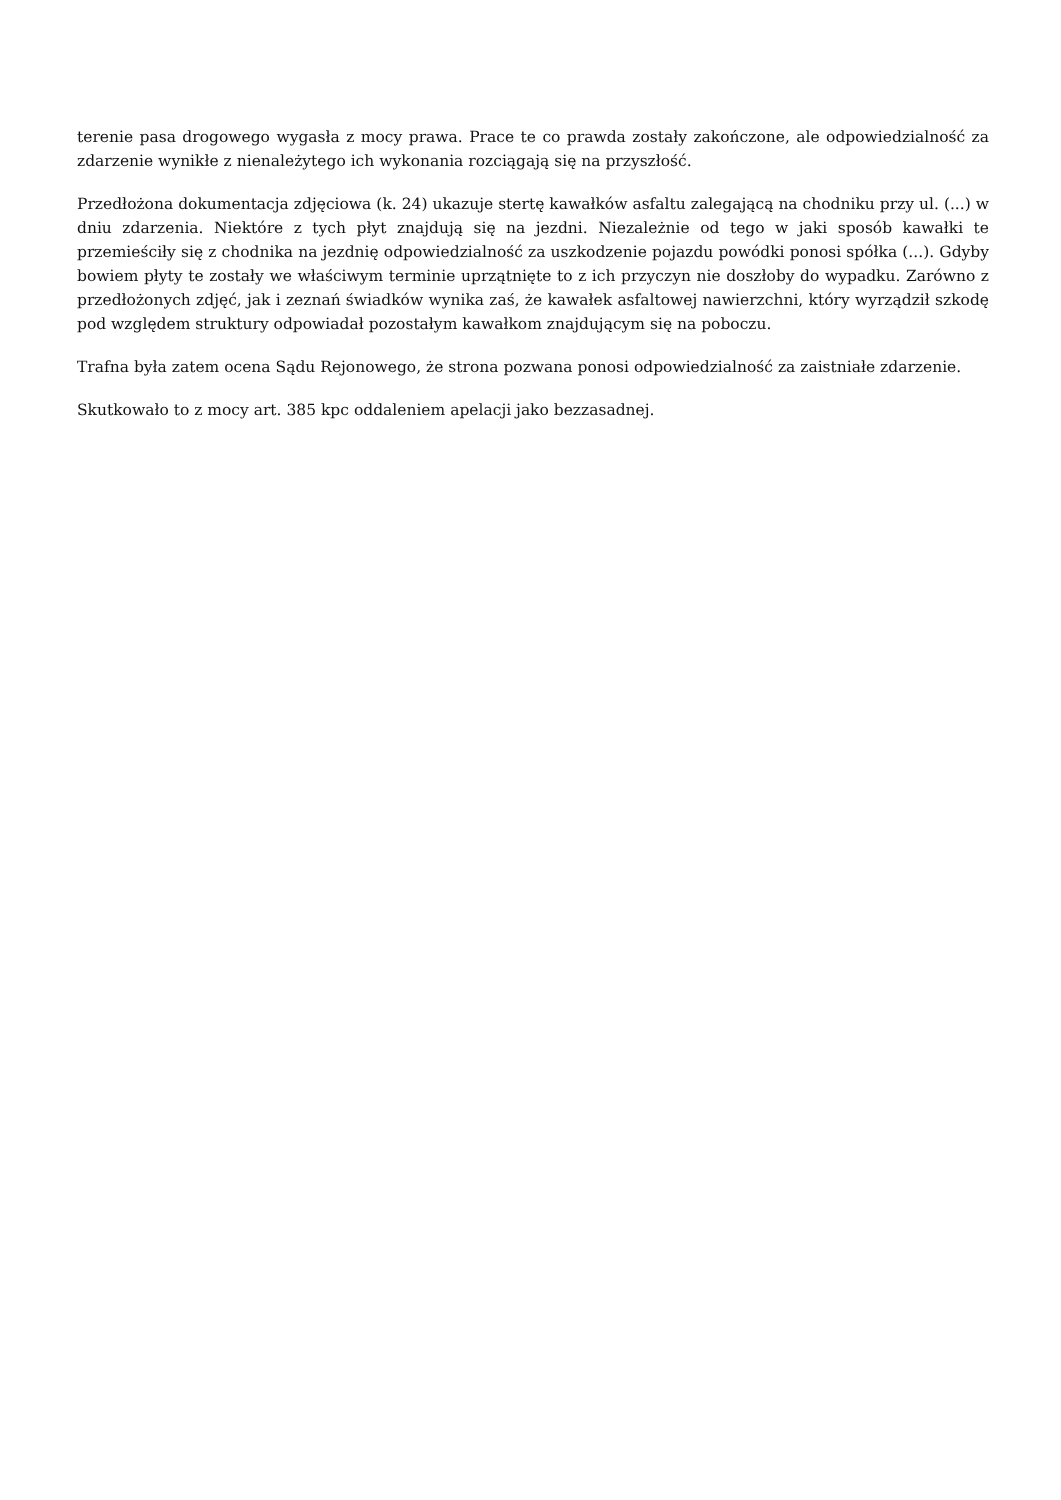terenie pasa drogowego wygasła z mocy prawa. Prace te co prawda zostały zakończone, ale odpowiedzialność za zdarzenie wynikłe z nienależytego ich wykonania rozciągają się na przyszłość.
Przedłożona dokumentacja zdjęciowa (k. 24) ukazuje stertę kawałków asfaltu zalegającą na chodniku przy ul. (...) w dniu zdarzenia. Niektóre z tych płyt znajdują się na jezdni. Niezależnie od tego w jaki sposób kawałki te przemieściły się z chodnika na jezdnię odpowiedzialność za uszkodzenie pojazdu powódki ponosi spółka (...). Gdyby bowiem płyty te zostały we właściwym terminie uprzątnięte to z ich przyczyn nie doszłoby do wypadku. Zarówno z przedłożonych zdjęć, jak i zeznań świadków wynika zaś, że kawałek asfaltowej nawierzchni, który wyrządził szkodę pod względem struktury odpowiadał pozostałym kawałkom znajdującym się na poboczu.
Trafna była zatem ocena Sądu Rejonowego, że strona pozwana ponosi odpowiedzialność za zaistniałe zdarzenie.
Skutkowało to z mocy art. 385 kpc oddaleniem apelacji jako bezzasadnej.